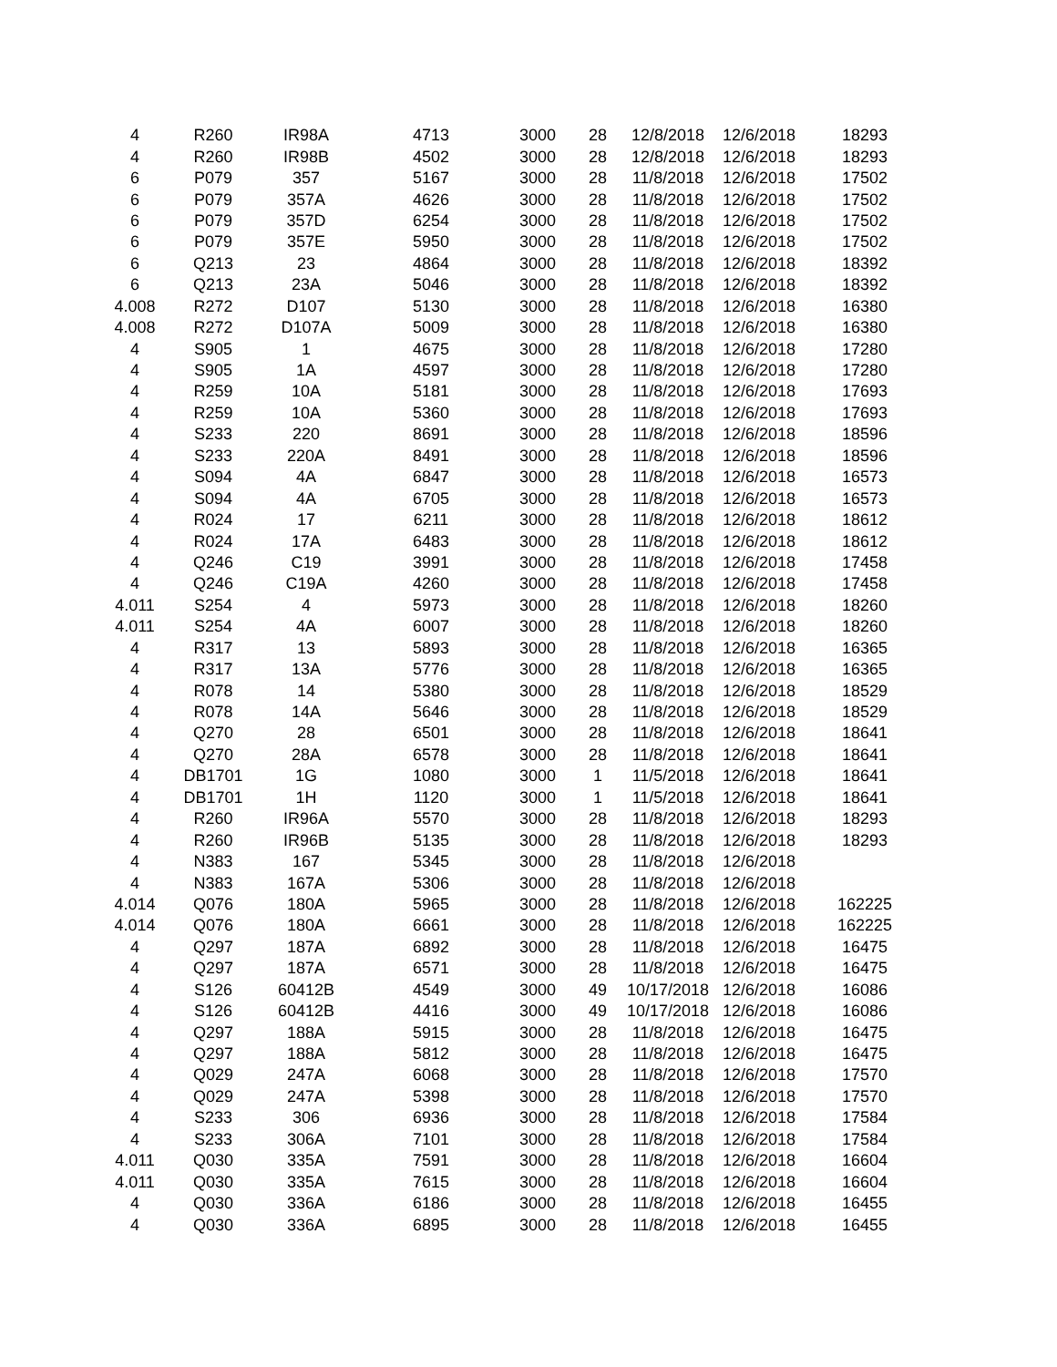| 4 | R260 | IR98A | 4713 | 3000 | 28 | 12/8/2018 | 12/6/2018 | 18293 |
| 4 | R260 | IR98B | 4502 | 3000 | 28 | 12/8/2018 | 12/6/2018 | 18293 |
| 6 | P079 | 357 | 5167 | 3000 | 28 | 11/8/2018 | 12/6/2018 | 17502 |
| 6 | P079 | 357A | 4626 | 3000 | 28 | 11/8/2018 | 12/6/2018 | 17502 |
| 6 | P079 | 357D | 6254 | 3000 | 28 | 11/8/2018 | 12/6/2018 | 17502 |
| 6 | P079 | 357E | 5950 | 3000 | 28 | 11/8/2018 | 12/6/2018 | 17502 |
| 6 | Q213 | 23 | 4864 | 3000 | 28 | 11/8/2018 | 12/6/2018 | 18392 |
| 6 | Q213 | 23A | 5046 | 3000 | 28 | 11/8/2018 | 12/6/2018 | 18392 |
| 4.008 | R272 | D107 | 5130 | 3000 | 28 | 11/8/2018 | 12/6/2018 | 16380 |
| 4.008 | R272 | D107A | 5009 | 3000 | 28 | 11/8/2018 | 12/6/2018 | 16380 |
| 4 | S905 | 1 | 4675 | 3000 | 28 | 11/8/2018 | 12/6/2018 | 17280 |
| 4 | S905 | 1A | 4597 | 3000 | 28 | 11/8/2018 | 12/6/2018 | 17280 |
| 4 | R259 | 10A | 5181 | 3000 | 28 | 11/8/2018 | 12/6/2018 | 17693 |
| 4 | R259 | 10A | 5360 | 3000 | 28 | 11/8/2018 | 12/6/2018 | 17693 |
| 4 | S233 | 220 | 8691 | 3000 | 28 | 11/8/2018 | 12/6/2018 | 18596 |
| 4 | S233 | 220A | 8491 | 3000 | 28 | 11/8/2018 | 12/6/2018 | 18596 |
| 4 | S094 | 4A | 6847 | 3000 | 28 | 11/8/2018 | 12/6/2018 | 16573 |
| 4 | S094 | 4A | 6705 | 3000 | 28 | 11/8/2018 | 12/6/2018 | 16573 |
| 4 | R024 | 17 | 6211 | 3000 | 28 | 11/8/2018 | 12/6/2018 | 18612 |
| 4 | R024 | 17A | 6483 | 3000 | 28 | 11/8/2018 | 12/6/2018 | 18612 |
| 4 | Q246 | C19 | 3991 | 3000 | 28 | 11/8/2018 | 12/6/2018 | 17458 |
| 4 | Q246 | C19A | 4260 | 3000 | 28 | 11/8/2018 | 12/6/2018 | 17458 |
| 4.011 | S254 | 4 | 5973 | 3000 | 28 | 11/8/2018 | 12/6/2018 | 18260 |
| 4.011 | S254 | 4A | 6007 | 3000 | 28 | 11/8/2018 | 12/6/2018 | 18260 |
| 4 | R317 | 13 | 5893 | 3000 | 28 | 11/8/2018 | 12/6/2018 | 16365 |
| 4 | R317 | 13A | 5776 | 3000 | 28 | 11/8/2018 | 12/6/2018 | 16365 |
| 4 | R078 | 14 | 5380 | 3000 | 28 | 11/8/2018 | 12/6/2018 | 18529 |
| 4 | R078 | 14A | 5646 | 3000 | 28 | 11/8/2018 | 12/6/2018 | 18529 |
| 4 | Q270 | 28 | 6501 | 3000 | 28 | 11/8/2018 | 12/6/2018 | 18641 |
| 4 | Q270 | 28A | 6578 | 3000 | 28 | 11/8/2018 | 12/6/2018 | 18641 |
| 4 | DB1701 | 1G | 1080 | 3000 | 1 | 11/5/2018 | 12/6/2018 | 18641 |
| 4 | DB1701 | 1H | 1120 | 3000 | 1 | 11/5/2018 | 12/6/2018 | 18641 |
| 4 | R260 | IR96A | 5570 | 3000 | 28 | 11/8/2018 | 12/6/2018 | 18293 |
| 4 | R260 | IR96B | 5135 | 3000 | 28 | 11/8/2018 | 12/6/2018 | 18293 |
| 4 | N383 | 167 | 5345 | 3000 | 28 | 11/8/2018 | 12/6/2018 | |
| 4 | N383 | 167A | 5306 | 3000 | 28 | 11/8/2018 | 12/6/2018 | |
| 4.014 | Q076 | 180A | 5965 | 3000 | 28 | 11/8/2018 | 12/6/2018 | 162225 |
| 4.014 | Q076 | 180A | 6661 | 3000 | 28 | 11/8/2018 | 12/6/2018 | 162225 |
| 4 | Q297 | 187A | 6892 | 3000 | 28 | 11/8/2018 | 12/6/2018 | 16475 |
| 4 | Q297 | 187A | 6571 | 3000 | 28 | 11/8/2018 | 12/6/2018 | 16475 |
| 4 | S126 | 60412B | 4549 | 3000 | 49 | 10/17/2018 | 12/6/2018 | 16086 |
| 4 | S126 | 60412B | 4416 | 3000 | 49 | 10/17/2018 | 12/6/2018 | 16086 |
| 4 | Q297 | 188A | 5915 | 3000 | 28 | 11/8/2018 | 12/6/2018 | 16475 |
| 4 | Q297 | 188A | 5812 | 3000 | 28 | 11/8/2018 | 12/6/2018 | 16475 |
| 4 | Q029 | 247A | 6068 | 3000 | 28 | 11/8/2018 | 12/6/2018 | 17570 |
| 4 | Q029 | 247A | 5398 | 3000 | 28 | 11/8/2018 | 12/6/2018 | 17570 |
| 4 | S233 | 306 | 6936 | 3000 | 28 | 11/8/2018 | 12/6/2018 | 17584 |
| 4 | S233 | 306A | 7101 | 3000 | 28 | 11/8/2018 | 12/6/2018 | 17584 |
| 4.011 | Q030 | 335A | 7591 | 3000 | 28 | 11/8/2018 | 12/6/2018 | 16604 |
| 4.011 | Q030 | 335A | 7615 | 3000 | 28 | 11/8/2018 | 12/6/2018 | 16604 |
| 4 | Q030 | 336A | 6186 | 3000 | 28 | 11/8/2018 | 12/6/2018 | 16455 |
| 4 | Q030 | 336A | 6895 | 3000 | 28 | 11/8/2018 | 12/6/2018 | 16455 |